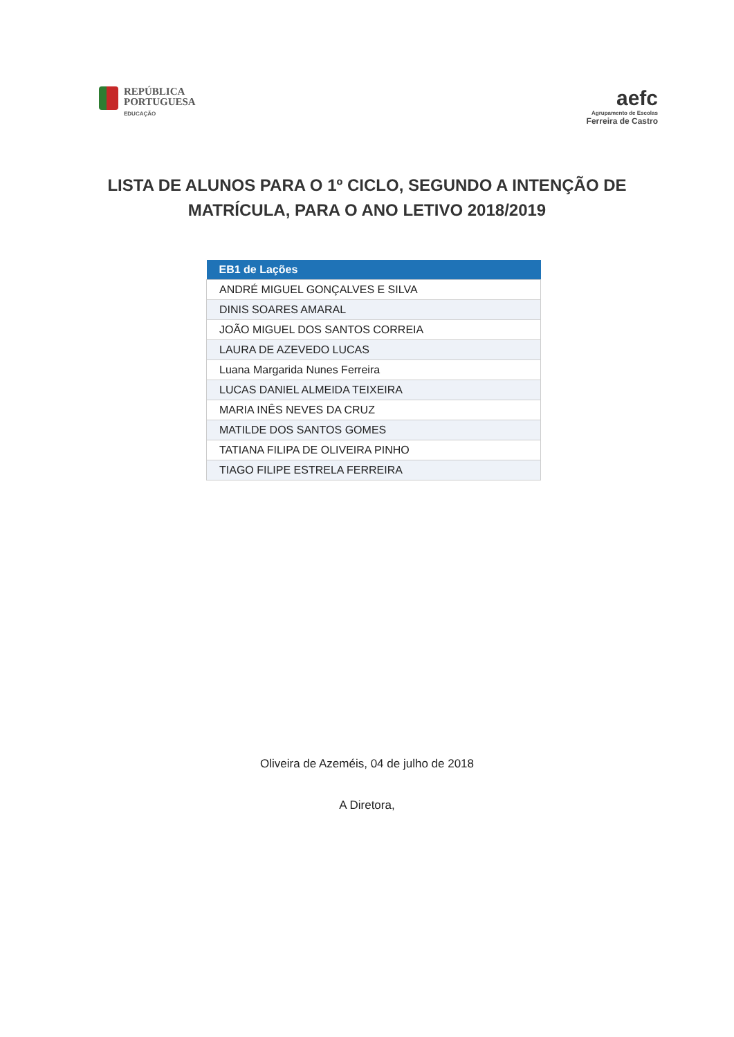REPÚBLICA
PORTUGUESA
EDUCAÇÃO
aefc
Agrupamento de Escolas
Ferreira de Castro
LISTA DE ALUNOS PARA O 1º CICLO, SEGUNDO A INTENÇÃO DE MATRÍCULA, PARA O ANO LETIVO 2018/2019
| EB1 de Lações |
| --- |
| ANDRÉ MIGUEL GONÇALVES E SILVA |
| DINIS SOARES AMARAL |
| JOÃO MIGUEL DOS SANTOS CORREIA |
| LAURA DE AZEVEDO LUCAS |
| Luana Margarida Nunes Ferreira |
| LUCAS DANIEL ALMEIDA TEIXEIRA |
| MARIA INÊS NEVES DA CRUZ |
| MATILDE DOS SANTOS GOMES |
| TATIANA FILIPA DE OLIVEIRA PINHO |
| TIAGO FILIPE ESTRELA FERREIRA |
Oliveira de Azeméis, 04 de julho de 2018
A Diretora,